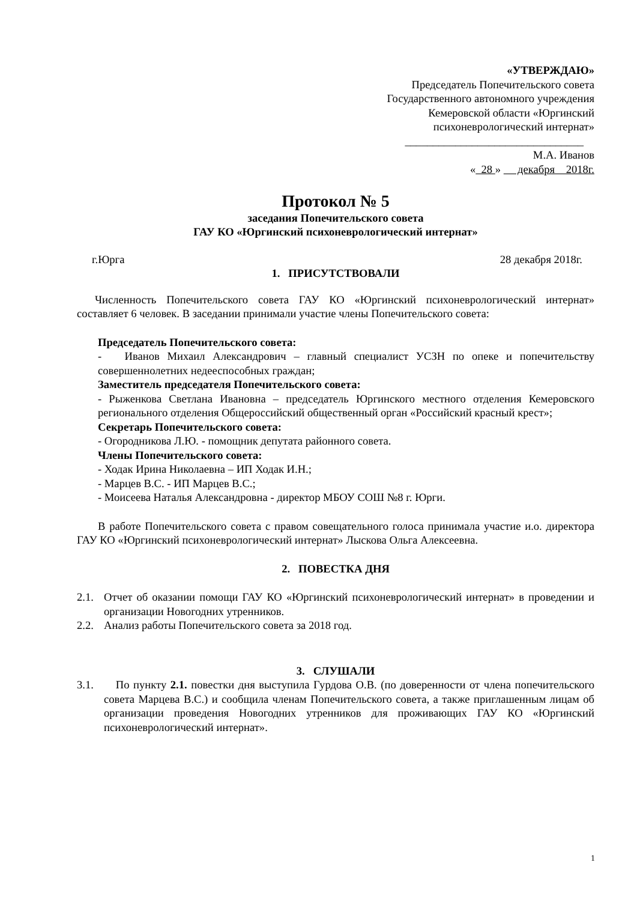«УТВЕРЖДАЮ»
Председатель Попечительского совета
Государственного автономного учреждения
Кемеровской области «Юргинский
психоневрологический интернат»
________________________________
М.А. Иванов
« 28 » декабря 2018г.
Протокол № 5
заседания Попечительского совета
ГАУ КО «Юргинский психоневрологический интернат»
г.Юрга 28 декабря 2018г.
1. ПРИСУТСТВОВАЛИ
Численность Попечительского совета ГАУ КО «Юргинский психоневрологический интернат» составляет 6 человек. В заседании принимали участие члены Попечительского совета:
Председатель Попечительского совета:
- Иванов Михаил Александрович – главный специалист УСЗН по опеке и попечительству совершеннолетних недееспособных граждан;
Заместитель председателя Попечительского совета:
- Рыженкова Светлана Ивановна – председатель Юргинского местного отделения Кемеровского регионального отделения Общероссийский общественный орган «Российский красный крест»;
Секретарь Попечительского совета:
- Огородникова Л.Ю. - помощник депутата районного совета.
Члены Попечительского совета:
- Ходак Ирина Николаевна – ИП Ходак И.Н.;
- Марцев В.С. - ИП Марцев В.С.;
- Моисеева Наталья Александровна - директор МБОУ СОШ №8 г. Юрги.
В работе Попечительского совета с правом совещательного голоса принимала участие и.о. директора ГАУ КО «Юргинский психоневрологический интернат» Лыскова Ольга Алексеевна.
2. ПОВЕСТКА ДНЯ
2.1. Отчет об оказании помощи ГАУ КО «Юргинский психоневрологический интернат» в проведении и организации Новогодних утренников.
2.2. Анализ работы Попечительского совета за 2018 год.
3. СЛУШАЛИ
3.1. По пункту 2.1. повестки дня выступила Гурдова О.В. (по доверенности от члена попечительского совета Марцева В.С.) и сообщила членам Попечительского совета, а также приглашенным лицам об организации проведения Новогодних утренников для проживающих ГАУ КО «Юргинский психоневрологический интернат».
1